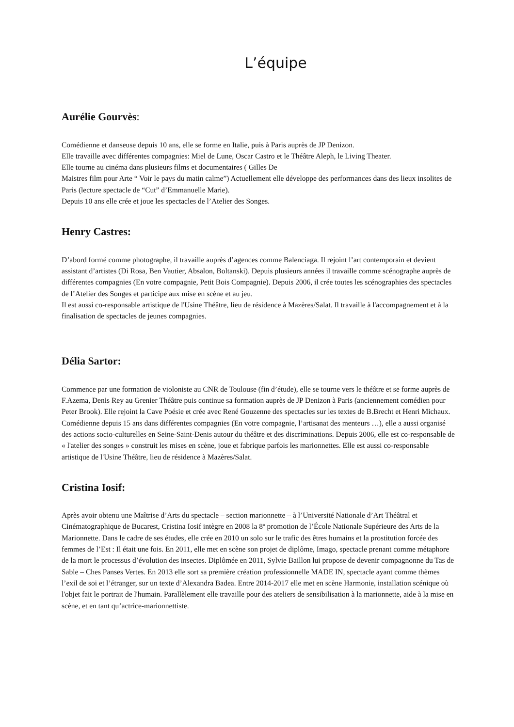L’équipe
Aurélie Gourvès:
Comédienne et danseuse depuis 10 ans, elle se forme en Italie, puis à Paris auprès de JP Denizon.
Elle travaille avec différentes compagnies: Miel de Lune, Oscar Castro et le Théâtre Aleph, le Living Theater.
Elle tourne au cinéma dans plusieurs films et documentaires ( Gilles De
Maistres film pour Arte “ Voir le pays du matin calme”) Actuellement elle développe des performances dans des lieux insolites de Paris (lecture spectacle de “Cut” d’Emmanuelle Marie).
Depuis 10 ans elle crée et joue les spectacles de l’Atelier des Songes.
Henry Castres:
D’abord formé comme photographe, il travaille auprès d’agences comme Balenciaga. Il rejoint l’art contemporain et devient assistant d’artistes (Di Rosa, Ben Vautier, Absalon, Boltanski). Depuis plusieurs années il travaille comme scénographe auprès de différentes compagnies (En votre compagnie, Petit Bois Compagnie). Depuis 2006, il crée toutes les scénographies des spectacles de l’Atelier des Songes et participe aux mise en scène et au jeu.
Il est aussi co-responsable artistique de l'Usine Théâtre, lieu de résidence à Mazères/Salat. Il travaille à l'accompagnement et à la finalisation de spectacles de jeunes compagnies.
Délia Sartor:
Commence par une formation de violoniste au CNR de Toulouse (fin d’étude), elle se tourne vers le théâtre et se forme auprès de F.Azema, Denis Rey au Grenier Théâtre puis continue sa formation auprès de JP Denizon à Paris (anciennement comédien pour Peter Brook). Elle rejoint la Cave Poésie et crée avec René Gouzenne des spectacles sur les textes de B.Brecht et Henri Michaux. Comédienne depuis 15 ans dans différentes compagnies (En votre compagnie, l’artisanat des menteurs …), elle a aussi organisé des actions socio-culturelles en Seine-Saint-Denis autour du théâtre et des discriminations. Depuis 2006, elle est co-responsable de « l'atelier des songes » construit les mises en scène, joue et fabrique parfois les marionnettes. Elle est aussi co-responsable artistique de l'Usine Théâtre, lieu de résidence à Mazères/Salat.
Cristina Iosif:
Après avoir obtenu une Maîtrise d’Arts du spectacle – section marionnette – à l’Université Nationale d’Art Théâtral et Cinématographique de Bucarest, Cristina Iosif intègre en 2008 la 8º promotion de l’École Nationale Supérieure des Arts de la Marionnette. Dans le cadre de ses études, elle crée en 2010 un solo sur le trafic des êtres humains et la prostitution forcée des femmes de l’Est : Il était une fois. En 2011, elle met en scène son projet de diplôme, Imago, spectacle prenant comme métaphore de la mort le processus d’évolution des insectes. Diplômée en 2011, Sylvie Baillon lui propose de devenir compagnonne du Tas de Sable – Ches Panses Vertes. En 2013 elle sort sa première création professionnelle MADE IN, spectacle ayant comme thèmes l’exil de soi et l’étranger, sur un texte d’Alexandra Badea. Entre 2014-2017 elle met en scène Harmonie, installation scénique où l'objet fait le portrait de l'humain. Parallèlement elle travaille pour des ateliers de sensibilisation à la marionnette, aide à la mise en scène, et en tant qu’actrice-marionnettiste.